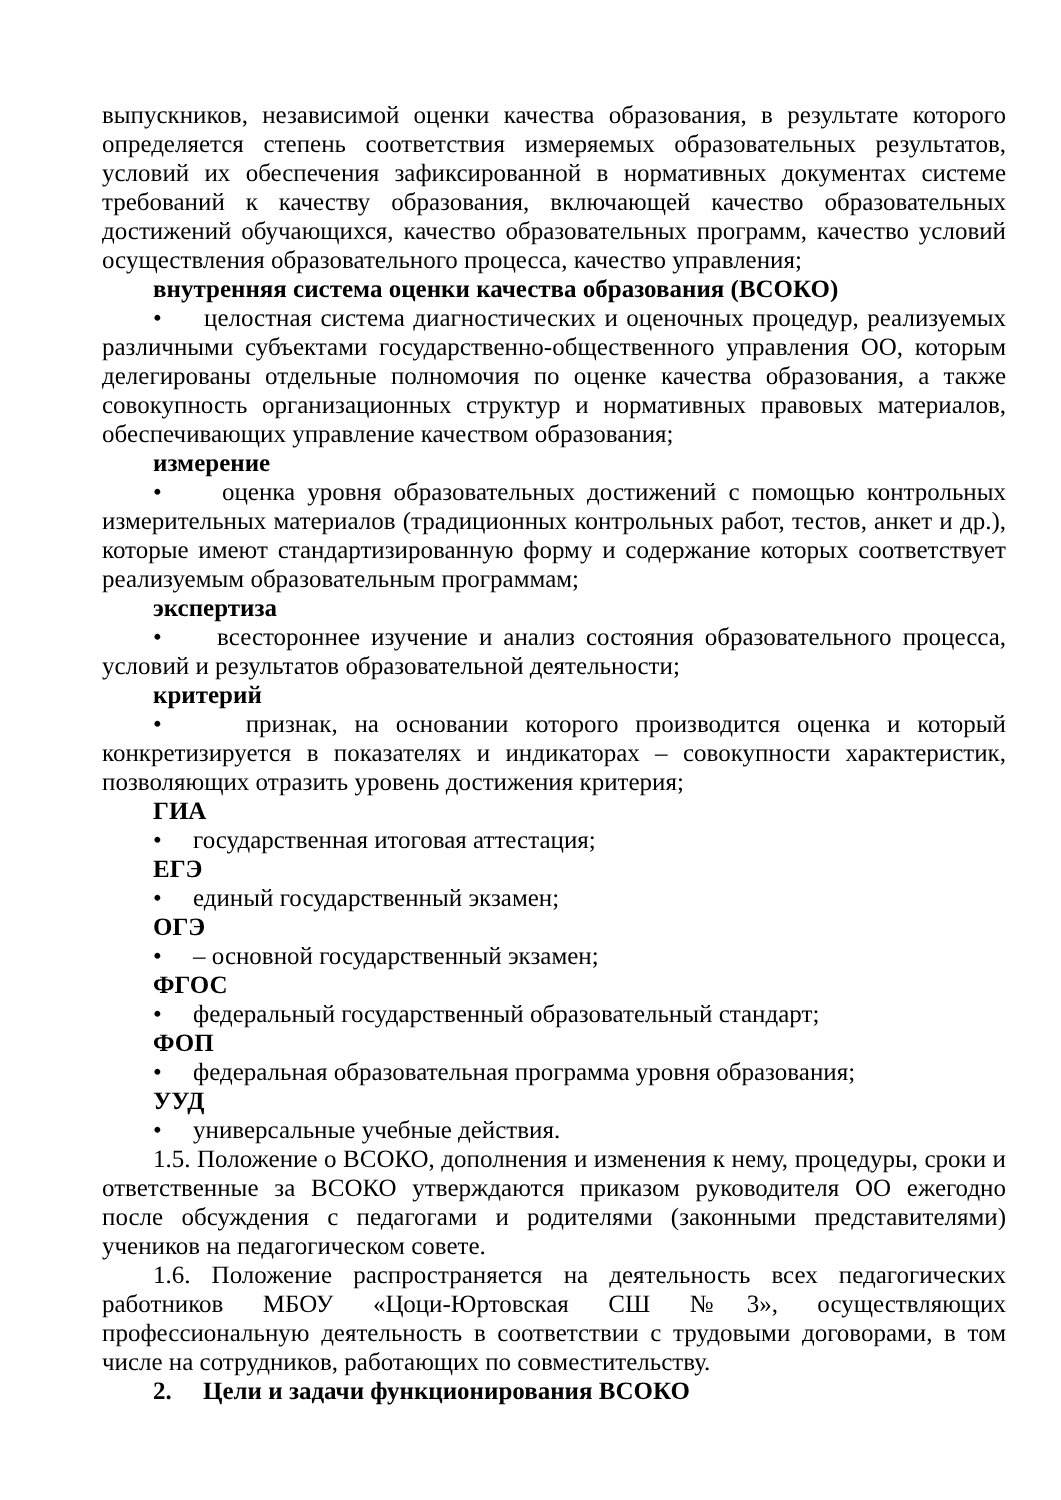выпускников, независимой оценки качества образования, в результате которого определяется степень соответствия измеряемых образовательных результатов, условий их обеспечения зафиксированной в нормативных документах системе требований к качеству образования, включающей качество образовательных достижений обучающихся, качество образовательных программ, качество условий осуществления образовательного процесса, качество управления;
внутренняя система оценки качества образования (ВСОКО)
• целостная система диагностических и оценочных процедур, реализуемых различными субъектами государственно-общественного управления ОО, которым делегированы отдельные полномочия по оценке качества образования, а также совокупность организационных структур и нормативных правовых материалов, обеспечивающих управление качеством образования;
измерение
• оценка уровня образовательных достижений с помощью контрольных измерительных материалов (традиционных контрольных работ, тестов, анкет и др.), которые имеют стандартизированную форму и содержание которых соответствует реализуемым образовательным программам;
экспертиза
• всестороннее изучение и анализ состояния образовательного процесса, условий и результатов образовательной деятельности;
критерий
• признак, на основании которого производится оценка и который конкретизируется в показателях и индикаторах – совокупности характеристик, позволяющих отразить уровень достижения критерия;
ГИА
• государственная итоговая аттестация;
ЕГЭ
• единый государственный экзамен;
ОГЭ
• – основной государственный экзамен;
ФГОС
• федеральный государственный образовательный стандарт;
ФОП
• федеральная образовательная программа уровня образования;
УУД
• универсальные учебные действия.
1.5. Положение о ВСОКО, дополнения и изменения к нему, процедуры, сроки и ответственные за ВСОКО утверждаются приказом руководителя ОО ежегодно после обсуждения с педагогами и родителями (законными представителями) учеников на педагогическом совете.
1.6. Положение распространяется на деятельность всех педагогических работников МБОУ «Цоци-Юртовская СШ №3», осуществляющих профессиональную деятельность в соответствии с трудовыми договорами, в том числе на сотрудников, работающих по совместительству.
2. Цели и задачи функционирования ВСОКО